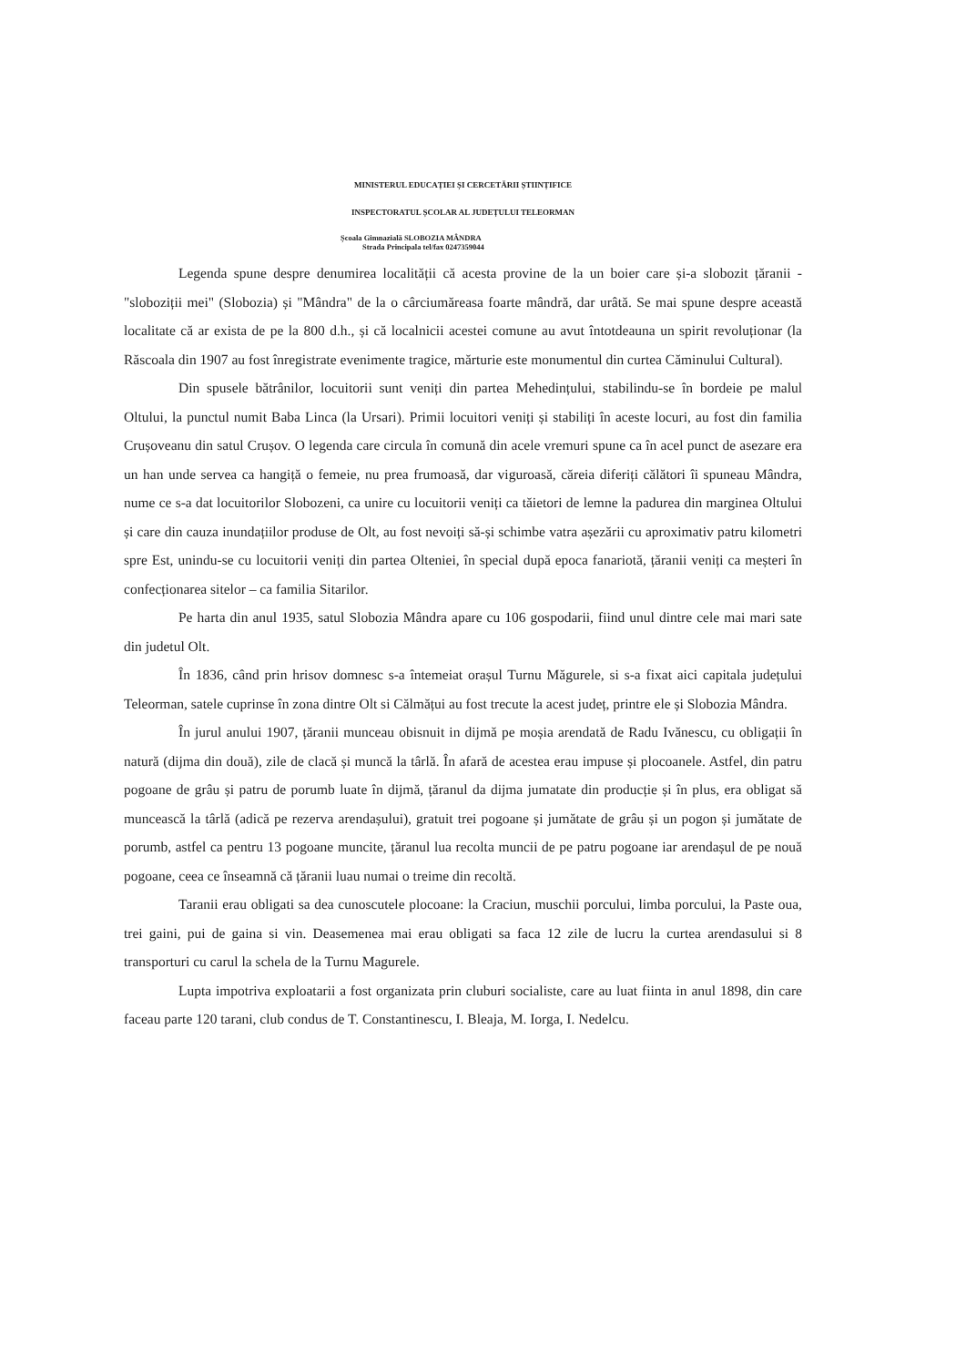MINISTERUL EDUCAȚIEI ȘI CERCETĂRII ȘTIINȚIFICE
INSPECTORATUL ȘCOLAR AL JUDEȚULUI TELEORMAN
Școala Gimnazială SLOBOZIA MÂNDRA
Strada Principala tel/fax 0247359044
Legenda spune despre denumirea localității că acesta provine de la un boier care și-a slobozit țăranii - "sloboziții mei" (Slobozia) și "Mândra" de la o cârciumăreasa foarte mândră, dar urâtă. Se mai spune despre această localitate că ar exista de pe la 800 d.h., și că localnicii acestei comune au avut întotdeauna un spirit revoluționar (la Răscoala din 1907 au fost înregistrate evenimente tragice, mărturie este monumentul din curtea Căminului Cultural).
Din spusele bătrânilor, locuitorii sunt veniți din partea Mehedințului, stabilindu-se în bordeie pe malul Oltului, la punctul numit Baba Linca (la Ursari). Primii locuitori veniți și stabiliți în aceste locuri, au fost din familia Crușoveanu din satul Crușov. O legenda care circula în comună din acele vremuri spune ca în acel punct de asezare era un han unde servea ca hangiță o femeie, nu prea frumoasă, dar viguroasă, căreia diferiți călători îi spuneau Mândra, nume ce s-a dat locuitorilor Slobozeni, ca unire cu locuitorii veniți ca tăietori de lemne la padurea din marginea Oltului și care din cauza inundațiilor produse de Olt, au fost nevoiți să-și schimbe vatra așezării cu aproximativ patru kilometri spre Est, unindu-se cu locuitorii veniți din partea Olteniei, în special după epoca fanariotă, țăranii veniți ca meșteri în confecționarea sitelor – ca familia Sitarilor.
Pe harta din anul 1935, satul Slobozia Mândra apare cu 106 gospodarii, fiind unul dintre cele mai mari sate din judetul Olt.
În 1836, când prin hrisov domnesc s-a întemeiat orașul Turnu Măgurele, si s-a fixat aici capitala județului Teleorman, satele cuprinse în zona dintre Olt si Călmățui au fost trecute la acest județ, printre ele și Slobozia Mândra.
În jurul anului 1907, țăranii munceau obisnuit in dijmă pe moșia arendată de Radu Ivănescu, cu obligații în natură (dijma din două), zile de clacă și muncă la târlă. În afară de acestea erau impuse și plocoanele. Astfel, din patru pogoane de grâu și patru de porumb luate în dijmă, țăranul da dijma jumatate din producție și în plus, era obligat să muncească la târlă (adică pe rezerva arendașului), gratuit trei pogoane și jumătate de grâu și un pogon și jumătate de porumb, astfel ca pentru 13 pogoane muncite, țăranul lua recolta muncii de pe patru pogoane iar arendașul de pe nouă pogoane, ceea ce înseamnă că țăranii luau numai o treime din recoltă.
Taranii erau obligati sa dea cunoscutele plocoane: la Craciun, muschii porcului, limba porcului, la Paste oua, trei gaini, pui de gaina si vin. Deasemenea mai erau obligati sa faca 12 zile de lucru la curtea arendasului si 8 transporturi cu carul la schela de la Turnu Magurele.
Lupta impotriva exploatarii a fost organizata prin cluburi socialiste, care au luat fiinta in anul 1898, din care faceau parte 120 tarani, club condus de T. Constantinescu, I. Bleaja, M. Iorga, I. Nedelcu.